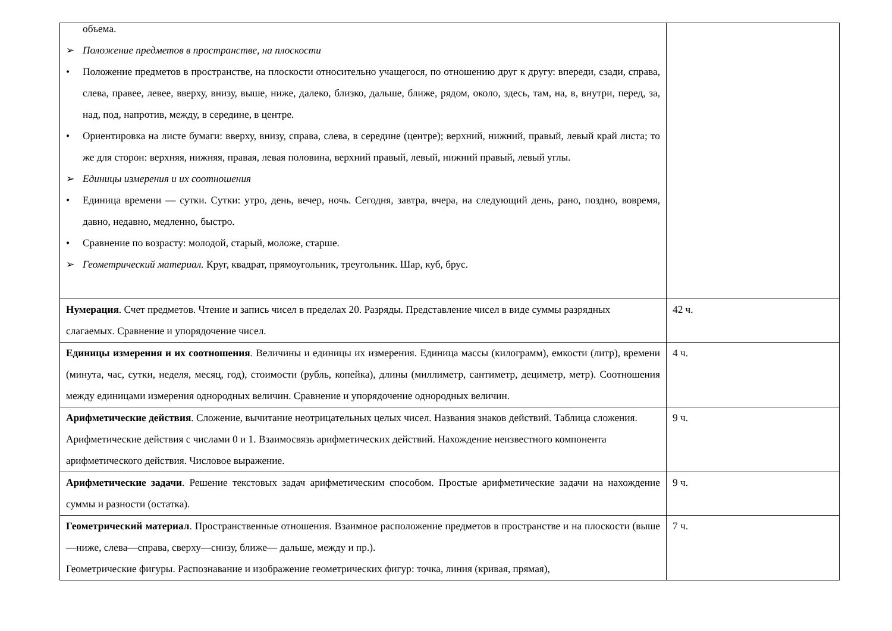| объема. ➢ Положение предметов в пространстве, на плоскости • Положение предметов в пространстве, на плоскости относительно учащегося, по отношению друг к другу: впереди, сзади, справа, слева, правее, левее, вверху, внизу, выше, ниже, далеко, близко, дальше, ближе, рядом, около, здесь, там, на, в, внутри, перед, за, над, под, напротив, между, в середине, в центре. • Ориентировка на листе бумаги: вверху, внизу, справа, слева, в середине (центре); верхний, нижний, правый, левый край листа; то же для сторон: верхняя, нижняя, правая, левая половина, верхний правый, левый, нижний правый, левый углы. ➢ Единицы измерения и их соотношения • Единица времени — сутки. Сутки: утро, день, вечер, ночь. Сегодня, завтра, вчера, на следующий день, рано, поздно, вовремя, давно, недавно, медленно, быстро. • Сравнение по возрасту: молодой, старый, моложе, старше. ➢ Геометрический материал. Круг, квадрат, прямоугольник, треугольник. Шар, куб, брус. | |
| Нумерация . Счет предметов. Чтение и запись чисел в пределах 20. Разряды. Представление чисел в виде суммы разрядных слагаемых. Сравнение и упорядочение чисел. | 42 ч. |
| Единицы измерения и их соотношения . Величины и единицы их измерения. Единица массы (килограмм), емкости (литр), времени (минута, час, сутки, неделя, месяц, год), стоимости (рубль, копейка), длины (миллиметр, сантиметр, дециметр, метр). Соотношения между единицами измерения однородных величин. Сравнение и упорядочение однородных величин. | 4 ч. |
| Арифметические действия . Сложение, вычитание неотрицательных целых чисел. Названия знаков действий. Таблица сложения. Арифметические действия с числами 0 и 1. Взаимосвязь арифметических действий. Нахождение неизвестного компонента арифметического действия. Числовое выражение. | 9 ч. |
| Арифметические задачи . Решение текстовых задач арифметическим способом. Простые арифметические задачи на нахождение суммы и разности (остатка). | 9 ч. |
| Геометрический материал . Пространственные отношения. Взаимное расположение предметов в пространстве и на плоскости (выше—ниже, слева—справа, сверху—снизу, ближе— дальше, между и пр.). Геометрические фигуры. Распознавание и изображение геометрических фигур: точка, линия (кривая, прямая), | 7 ч. |